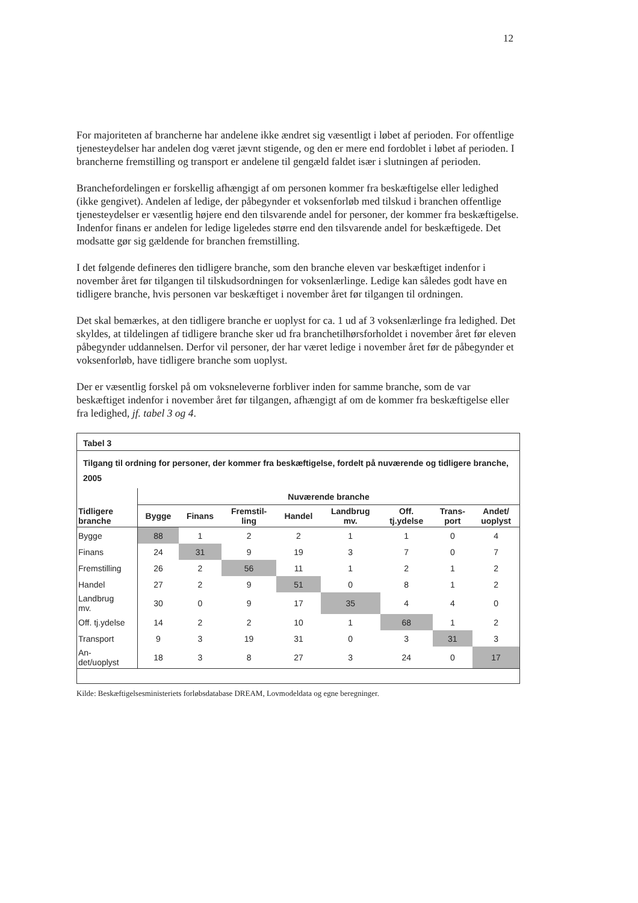12
For majoriteten af brancherne har andelene ikke ændret sig væsentligt i løbet af perioden. For offentlige tjenesteydelser har andelen dog været jævnt stigende, og den er mere end fordoblet i løbet af perioden. I brancherne fremstilling og transport er andelene til gengæld faldet især i slutningen af perioden.
Branchefordelingen er forskellig afhængigt af om personen kommer fra beskæftigelse eller ledighed (ikke gengivet). Andelen af ledige, der påbegynder et voksenforløb med tilskud i branchen offentlige tjenesteydelser er væsentlig højere end den tilsvarende andel for personer, der kommer fra beskæftigelse. Indenfor finans er andelen for ledige ligeledes større end den tilsvarende andel for beskæftigede. Det modsatte gør sig gældende for branchen fremstilling.
I det følgende defineres den tidligere branche, som den branche eleven var beskæftiget indenfor i november året før tilgangen til tilskudsordningen for voksenlærlinge. Ledige kan således godt have en tidligere branche, hvis personen var beskæftiget i november året før tilgangen til ordningen.
Det skal bemærkes, at den tidligere branche er uoplyst for ca. 1 ud af 3 voksenlærlinge fra ledighed. Det skyldes, at tildelingen af tidligere branche sker ud fra branchetilhørsforholdet i november året før eleven påbegynder uddannelsen. Derfor vil personer, der har været ledige i november året før de påbegynder et voksenforløb, have tidligere branche som uoplyst.
Der er væsentlig forskel på om voksneleverne forbliver inden for samme branche, som de var beskæftiget indenfor i november året før tilgangen, afhængigt af om de kommer fra beskæftigelse eller fra ledighed, jf. tabel 3 og 4.
Tabel 3
Tilgang til ordning for personer, der kommer fra beskæftigelse, fordelt på nuværende og tidligere branche, 2005
| | Nuværende branche | | | | | | | |
| --- | --- | --- | --- | --- | --- | --- | --- | --- |
| Tidligere branche | Bygge | Finans | Fremstil- ling | Handel | Landbrug mv. | Off. tj.ydelse | Trans- port | Andet/ uoplyst |
| Bygge | 88 | 1 | 2 | 2 | 1 | 1 | 0 | 4 |
| Finans | 24 | 31 | 9 | 19 | 3 | 7 | 0 | 7 |
| Fremstilling | 26 | 2 | 56 | 11 | 1 | 2 | 1 | 2 |
| Handel | 27 | 2 | 9 | 51 | 0 | 8 | 1 | 2 |
| Landbrug mv. | 30 | 0 | 9 | 17 | 35 | 4 | 4 | 0 |
| Off. tj.ydelse | 14 | 2 | 2 | 10 | 1 | 68 | 1 | 2 |
| Transport | 9 | 3 | 19 | 31 | 0 | 3 | 31 | 3 |
| An- det/uoplyst | 18 | 3 | 8 | 27 | 3 | 24 | 0 | 17 |
Kilde: Beskæftigelsesministeriets forløbsdatabase DREAM, Lovmodeldata og egne beregninger.